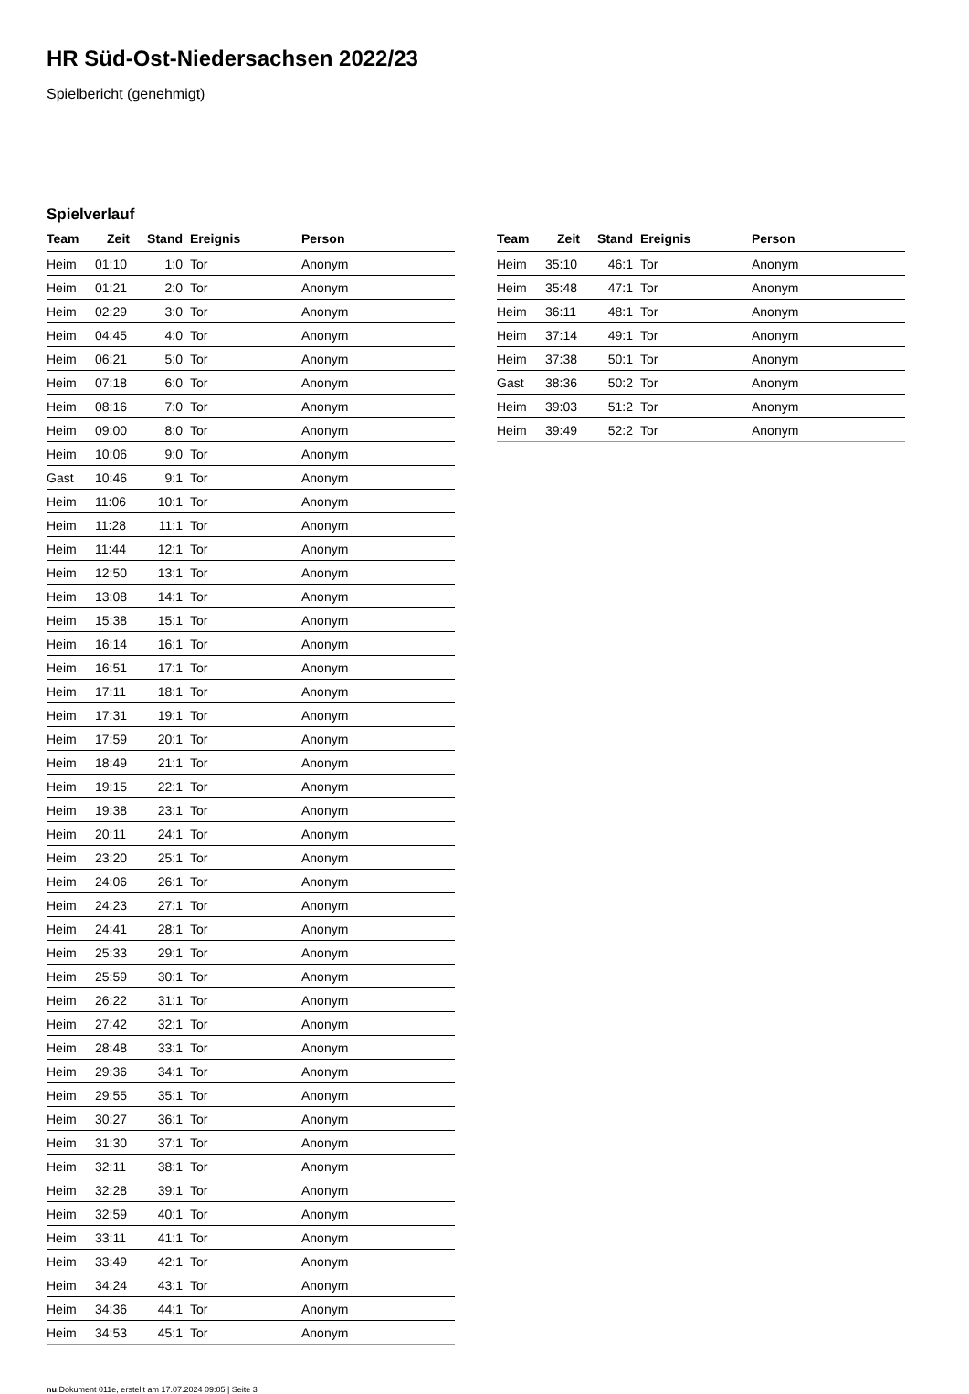HR Süd-Ost-Niedersachsen 2022/23
Spielbericht (genehmigt)
Spielverlauf
| Team | Zeit | Stand | Ereignis | Person |
| --- | --- | --- | --- | --- |
| Heim | 01:10 | 1:0 | Tor | Anonym |
| Heim | 01:21 | 2:0 | Tor | Anonym |
| Heim | 02:29 | 3:0 | Tor | Anonym |
| Heim | 04:45 | 4:0 | Tor | Anonym |
| Heim | 06:21 | 5:0 | Tor | Anonym |
| Heim | 07:18 | 6:0 | Tor | Anonym |
| Heim | 08:16 | 7:0 | Tor | Anonym |
| Heim | 09:00 | 8:0 | Tor | Anonym |
| Heim | 10:06 | 9:0 | Tor | Anonym |
| Gast | 10:46 | 9:1 | Tor | Anonym |
| Heim | 11:06 | 10:1 | Tor | Anonym |
| Heim | 11:28 | 11:1 | Tor | Anonym |
| Heim | 11:44 | 12:1 | Tor | Anonym |
| Heim | 12:50 | 13:1 | Tor | Anonym |
| Heim | 13:08 | 14:1 | Tor | Anonym |
| Heim | 15:38 | 15:1 | Tor | Anonym |
| Heim | 16:14 | 16:1 | Tor | Anonym |
| Heim | 16:51 | 17:1 | Tor | Anonym |
| Heim | 17:11 | 18:1 | Tor | Anonym |
| Heim | 17:31 | 19:1 | Tor | Anonym |
| Heim | 17:59 | 20:1 | Tor | Anonym |
| Heim | 18:49 | 21:1 | Tor | Anonym |
| Heim | 19:15 | 22:1 | Tor | Anonym |
| Heim | 19:38 | 23:1 | Tor | Anonym |
| Heim | 20:11 | 24:1 | Tor | Anonym |
| Heim | 23:20 | 25:1 | Tor | Anonym |
| Heim | 24:06 | 26:1 | Tor | Anonym |
| Heim | 24:23 | 27:1 | Tor | Anonym |
| Heim | 24:41 | 28:1 | Tor | Anonym |
| Heim | 25:33 | 29:1 | Tor | Anonym |
| Heim | 25:59 | 30:1 | Tor | Anonym |
| Heim | 26:22 | 31:1 | Tor | Anonym |
| Heim | 27:42 | 32:1 | Tor | Anonym |
| Heim | 28:48 | 33:1 | Tor | Anonym |
| Heim | 29:36 | 34:1 | Tor | Anonym |
| Heim | 29:55 | 35:1 | Tor | Anonym |
| Heim | 30:27 | 36:1 | Tor | Anonym |
| Heim | 31:30 | 37:1 | Tor | Anonym |
| Heim | 32:11 | 38:1 | Tor | Anonym |
| Heim | 32:28 | 39:1 | Tor | Anonym |
| Heim | 32:59 | 40:1 | Tor | Anonym |
| Heim | 33:11 | 41:1 | Tor | Anonym |
| Heim | 33:49 | 42:1 | Tor | Anonym |
| Heim | 34:24 | 43:1 | Tor | Anonym |
| Heim | 34:36 | 44:1 | Tor | Anonym |
| Heim | 34:53 | 45:1 | Tor | Anonym |
| Team | Zeit | Stand | Ereignis | Person |
| --- | --- | --- | --- | --- |
| Heim | 35:10 | 46:1 | Tor | Anonym |
| Heim | 35:48 | 47:1 | Tor | Anonym |
| Heim | 36:11 | 48:1 | Tor | Anonym |
| Heim | 37:14 | 49:1 | Tor | Anonym |
| Heim | 37:38 | 50:1 | Tor | Anonym |
| Gast | 38:36 | 50:2 | Tor | Anonym |
| Heim | 39:03 | 51:2 | Tor | Anonym |
| Heim | 39:49 | 52:2 | Tor | Anonym |
nu.Dokument 011e, erstellt am 17.07.2024 09:05 | Seite 3